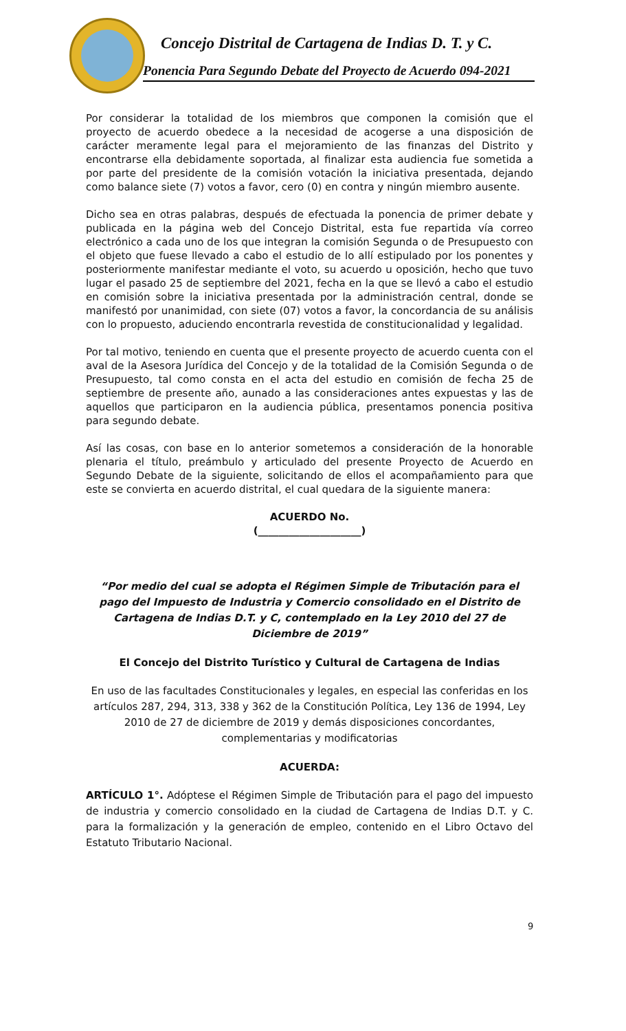Concejo Distrital de Cartagena de Indias D. T. y C.
Ponencia Para Segundo Debate del Proyecto de Acuerdo 094-2021
Por considerar la totalidad de los miembros que componen la comisión que el proyecto de acuerdo obedece a la necesidad de acogerse a una disposición de carácter meramente legal para el mejoramiento de las finanzas del Distrito y encontrarse ella debidamente soportada, al finalizar esta audiencia fue sometida a por parte del presidente de la comisión votación la iniciativa presentada, dejando como balance siete (7) votos a favor, cero (0) en contra y ningún miembro ausente.
Dicho sea en otras palabras, después de efectuada la ponencia de primer debate y publicada en la página web del Concejo Distrital, esta fue repartida vía correo electrónico a cada uno de los que integran la comisión Segunda o de Presupuesto con el objeto que fuese llevado a cabo el estudio de lo allí estipulado por los ponentes y posteriormente manifestar mediante el voto, su acuerdo u oposición, hecho que tuvo lugar el pasado 25 de septiembre del 2021, fecha en la que se llevó a cabo el estudio en comisión sobre la iniciativa presentada por la administración central, donde se manifestó por unanimidad, con siete (07) votos a favor, la concordancia de su análisis con lo propuesto, aduciendo encontrarla revestida de constitucionalidad y legalidad.
Por tal motivo, teniendo en cuenta que el presente proyecto de acuerdo cuenta con el aval de la Asesora Jurídica del Concejo y de la totalidad de la Comisión Segunda o de Presupuesto, tal como consta en el acta del estudio en comisión de fecha 25 de septiembre de presente año, aunado a las consideraciones antes expuestas y las de aquellos que participaron en la audiencia pública, presentamos ponencia positiva para segundo debate.
Así las cosas, con base en lo anterior sometemos a consideración de la honorable plenaria el título, preámbulo y articulado del presente Proyecto de Acuerdo en Segundo Debate de la siguiente, solicitando de ellos el acompañamiento para que este se convierta en acuerdo distrital, el cual quedara de la siguiente manera:
ACUERDO No.
(____________________)
“Por medio del cual se adopta el Régimen Simple de Tributación para el pago del Impuesto de Industria y Comercio consolidado en el Distrito de Cartagena de Indias D.T. y C, contemplado en la Ley 2010 del 27 de Diciembre de 2019”
El Concejo del Distrito Turístico y Cultural de Cartagena de Indias
En uso de las facultades Constitucionales y legales, en especial las conferidas en los artículos 287, 294, 313, 338 y 362 de la Constitución Política, Ley 136 de 1994, Ley 2010 de 27 de diciembre de 2019 y demás disposiciones concordantes, complementarias y modificatorias
ACUERDA:
ARTÍCULO 1°. Adóptese el Régimen Simple de Tributación para el pago del impuesto de industria y comercio consolidado en la ciudad de Cartagena de Indias D.T. y C. para la formalización y la generación de empleo, contenido en el Libro Octavo del Estatuto Tributario Nacional.
9